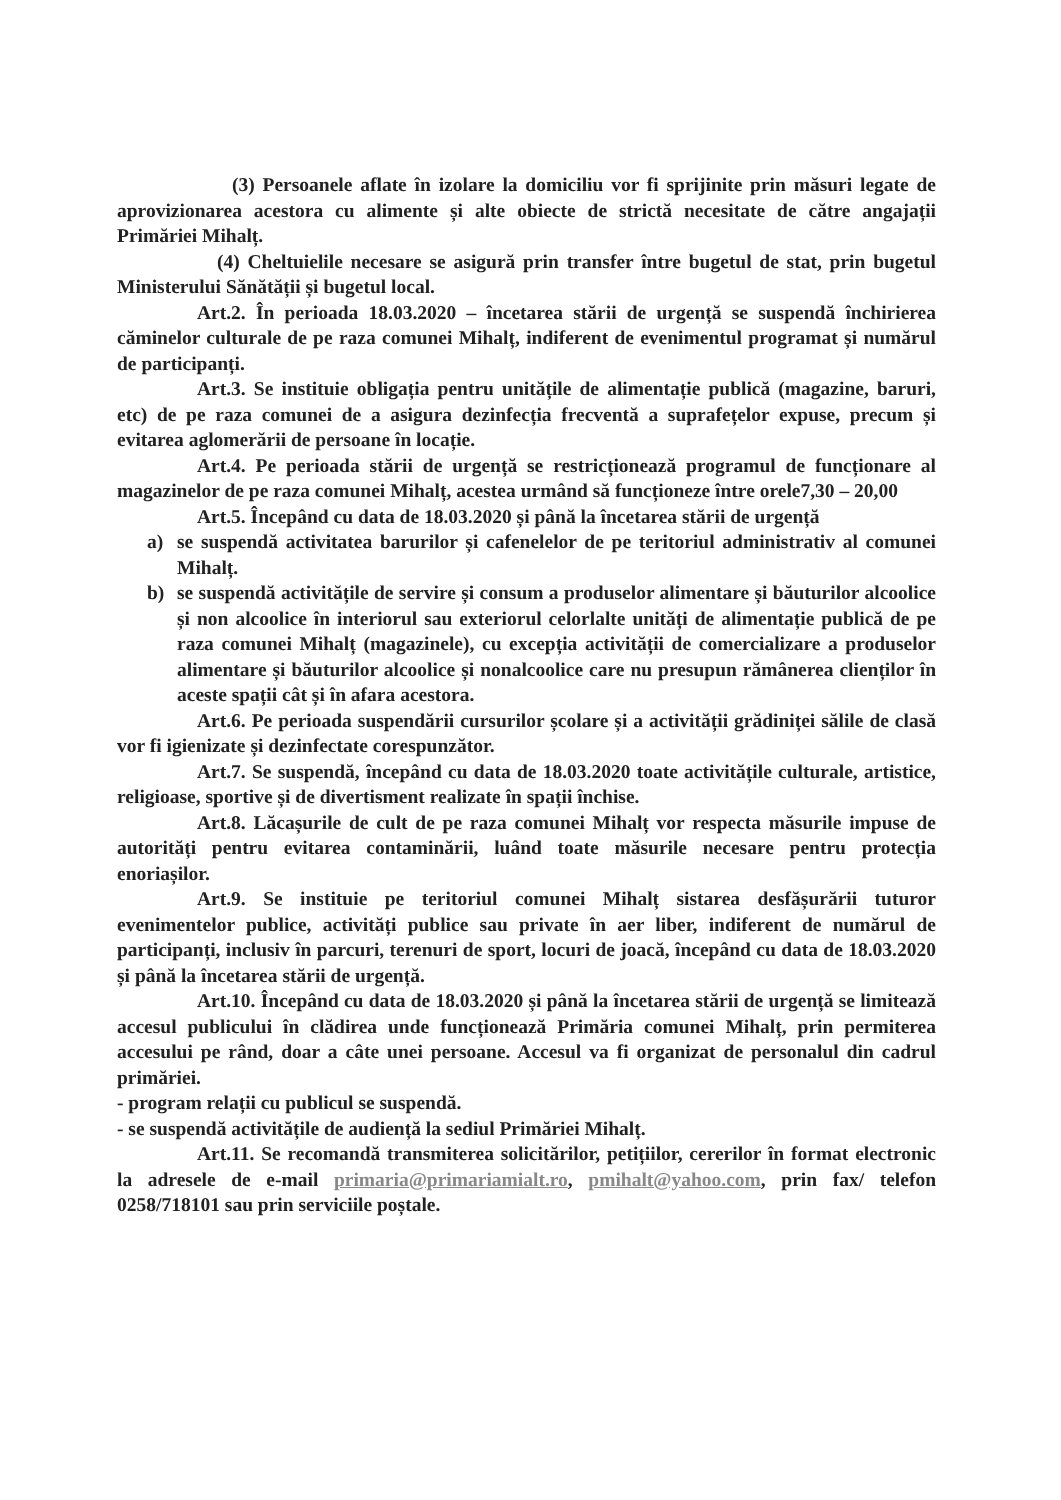(3) Persoanele aflate în izolare la domiciliu vor fi sprijinite prin măsuri legate de aprovizionarea acestora cu alimente și alte obiecte de strictă necesitate de către angajații Primăriei Mihalț.
(4) Cheltuielile necesare se asigură prin transfer între bugetul de stat, prin bugetul Ministerului Sănătății și bugetul local.
Art.2. În perioada 18.03.2020 – încetarea stării de urgență se suspendă închirierea căminelor culturale de pe raza comunei Mihalț, indiferent de evenimentul programat și numărul de participanți.
Art.3. Se instituie obligația pentru unitățile de alimentație publică (magazine, baruri, etc) de pe raza comunei de a asigura dezinfecția frecventă a suprafețelor expuse, precum și evitarea aglomerării de persoane în locație.
Art.4. Pe perioada stării de urgență se restricționează programul de funcționare al magazinelor de pe raza comunei Mihalț, acestea urmând să funcționeze între orele7,30 – 20,00
Art.5. Începând cu data de 18.03.2020 și până la încetarea stării de urgență
a) se suspendă activitatea barurilor și cafenelelor de pe teritoriul administrativ al comunei Mihalț.
b) se suspendă activitățile de servire și consum a produselor alimentare și băuturilor alcoolice și non alcoolice în interiorul sau exteriorul celorlalte unități de alimentație publică de pe raza comunei Mihalț (magazinele), cu excepția activității de comercializare a produselor alimentare și băuturilor alcoolice și nonalcoolice care nu presupun rămânerea clienților în aceste spații cât și în afara acestora.
Art.6. Pe perioada suspendării cursurilor școlare și a activității grădiniței sălile de clasă vor fi igienizate și dezinfectate corespunzător.
Art.7. Se suspendă, începând cu data de 18.03.2020 toate activitățile culturale, artistice, religioase, sportive și de divertisment realizate în spații închise.
Art.8. Lăcașurile de cult de pe raza comunei Mihalț vor respecta măsurile impuse de autorități pentru evitarea contaminării, luând toate măsurile necesare pentru protecția enoriașilor.
Art.9. Se instituie pe teritoriul comunei Mihalț sistarea desfășurării tuturor evenimentelor publice, activități publice sau private în aer liber, indiferent de numărul de participanți, inclusiv în parcuri, terenuri de sport, locuri de joacă, începând cu data de 18.03.2020 și până la încetarea stării de urgență.
Art.10. Începând cu data de 18.03.2020 și până la încetarea stării de urgență se limitează accesul publicului în clădirea unde funcționează Primăria comunei Mihalț, prin permiterea accesului pe rând, doar a câte unei persoane. Accesul va fi organizat de personalul din cadrul primăriei.
- program relații cu publicul se suspendă.
- se suspendă activitățile de audiență la sediul Primăriei Mihalț.
Art.11. Se recomandă transmiterea solicitărilor, petițiilor, cererilor în format electronic la adresele de e-mail primaria@primariamialt.ro, pmihalt@yahoo.com, prin fax/ telefon 0258/718101 sau prin serviciile poștale.